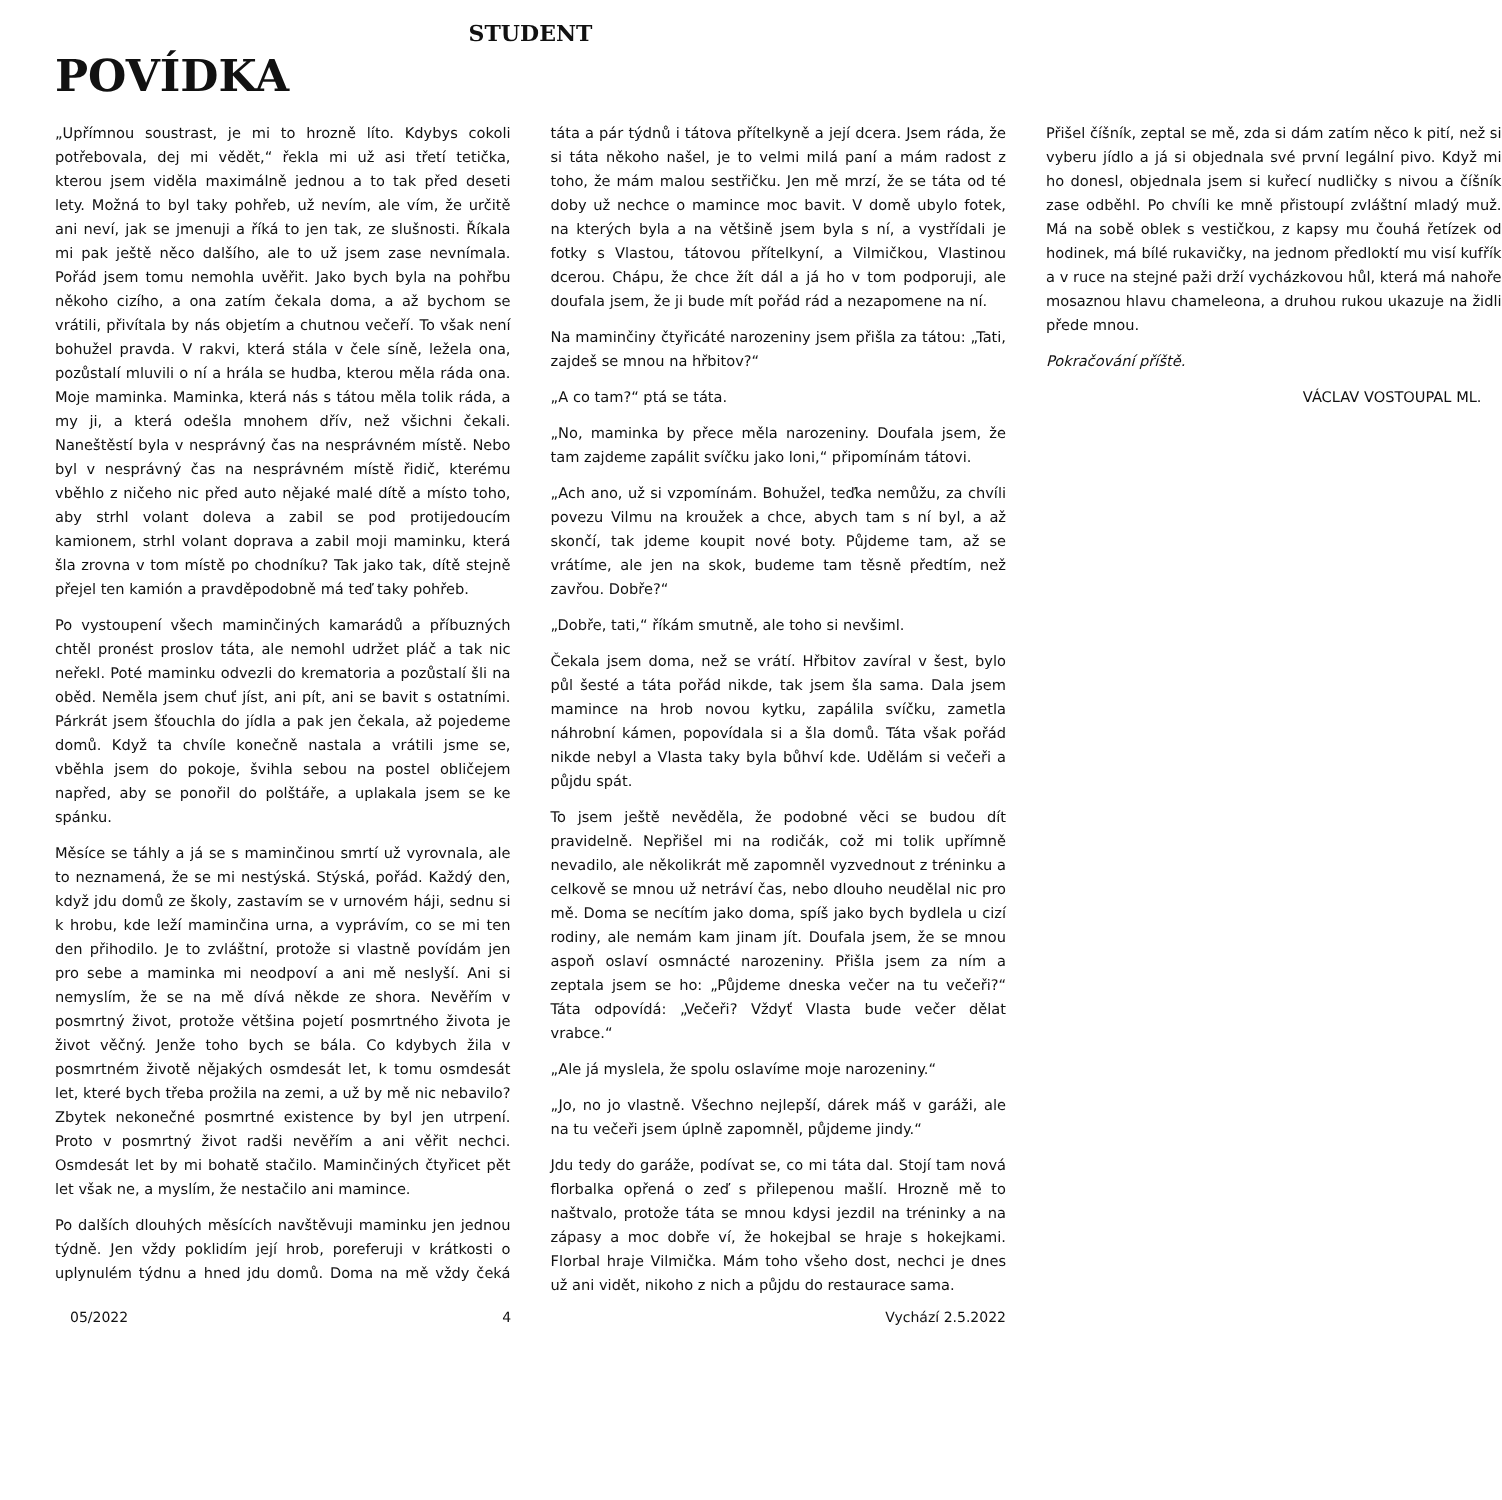STUDENT
POVÍDKA
„Upřímnou soustrast, je mi to hrozně líto. Kdybys cokoli potřebovala, dej mi vědět,“ řekla mi už asi třetí tetička, kterou jsem viděla maximálně jednou a to tak před deseti lety. Možná to byl taky pohřeb, už nevím, ale vím, že určitě ani neví, jak se jmenuji a říká to jen tak, ze slušnosti. Říkala mi pak ještě něco dalšího, ale to už jsem zase nevnímala. Pořád jsem tomu nemohla uvěřit. Jako bych byla na pohřbu někoho cizího, a ona zatím čekala doma, a až bychom se vrátili, přivítala by nás objetím a chutnou večeří. To však není bohužel pravda. V rakvi, která stála v čele síně, ležela ona, pozůstalí mluvili o ní a hrála se hudba, kterou měla ráda ona. Moje maminka. Maminka, která nás s tátou měla tolik ráda, a my ji, a která odešla mnohem dřív, než všichni čekali. Naneštěstí byla v nesprávný čas na nesprávném místě. Nebo byl v nesprávný čas na nesprávném místě řidič, kterému vběhlo z ničeho nic před auto nějaké malé dítě a místo toho, aby strhl volant doleva a zabil se pod protijedoucím kamionem, strhl volant doprava a zabil moji maminku, která šla zrovna v tom místě po chodníku? Tak jako tak, dítě stejně přejel ten kamión a pravděpodobně má teď taky pohřeb.
Po vystoupení všech maminčiných kamarádů a příbuzných chtěl pronést proslov táta, ale nemohl udržet pláč a tak nic neřekl. Poté maminku odvezli do krematoria a pozůstalí šli na oběd. Neměla jsem chuť jíst, ani pít, ani se bavit s ostatními. Párkrát jsem šťouchla do jídla a pak jen čekala, až pojedeme domů. Když ta chvíle konečně nastala a vrátili jsme se, vběhla jsem do pokoje, švihla sebou na postel obličejem napřed, aby se ponořil do polštáře, a uplakala jsem se ke spánku.
Měsíce se táhly a já se s maminčinou smrtí už vyrovnala, ale to neznamená, že se mi nestýská. Stýská, pořád. Každý den, když jdu domů ze školy, zastavím se v urnovém háji, sednu si k hrobu, kde leží maminčina urna, a vyprávím, co se mi ten den přihodilo. Je to zvláštní, protože si vlastně povídám jen pro sebe a maminka mi neodpoví a ani mě neslyší. Ani si nemyslím, že se na mě dívá někde ze shora. Nevěřím v posmrtný život, protože většina pojetí posmrtného života je život věčný. Jenže toho bych se bála. Co kdybych žila v posmrtném životě nějakých osmdesát let, k tomu osmdesát let, které bych třeba prožila na zemi, a už by mě nic nebavilo? Zbytek nekonečné posmrtné existence by byl jen utrpení. Proto v posmrtný život radši nevěřím a ani věřit nechci. Osmdesát let by mi bohatě stačilo. Maminčiných čtyřicet pět let však ne, a myslím, že nestačilo ani mamince.
Po dalších dlouhých měsících navštěvuji maminku jen jednou týdně. Jen vždy poklidím její hrob, poreferuji v krátkosti o uplynulém týdnu a hned jdu domů. Doma na mě vždy čeká táta a pár týdnů i tátova přítelkyně a její dcera. Jsem ráda, že si táta někoho našel, je to velmi milá paní a mám radost z toho, že mám malou sestřičku. Jen mě mrzí, že se táta od té doby už nechce o mamince moc bavit. V domě ubylo fotek, na kterých byla a na většině jsem byla s ní, a vystřídali je fotky s Vlastou, tátovou přítelkyní, a Vilmičkou, Vlastinou dcerou. Chápu, že chce žít dál a já ho v tom podporuji, ale doufala jsem, že ji bude mít pořád rád a nezapomene na ní.
Na maminčiny čtyřicáté narozeniny jsem přišla za tátou: „Tati, zajdeš se mnou na hřbitov?“
„A co tam?“ ptá se táta.
„No, maminka by přece měla narozeniny. Doufala jsem, že tam zajdeme zapálit svíčku jako loni,“ připomínám tátovi.
„Ach ano, už si vzpomínám. Bohužel, teďka nemůžu, za chvíli povezu Vilmu na kroužek a chce, abych tam s ní byl, a až skončí, tak jdeme koupit nové boty. Půjdeme tam, až se vrátíme, ale jen na skok, budeme tam těsně předtím, než zavřou. Dobře?“
„Dobře, tati,“ říkám smutně, ale toho si nevšiml.
Čekala jsem doma, než se vrátí. Hřbitov zavíral v šest, bylo půl šesté a táta pořád nikde, tak jsem šla sama. Dala jsem mamince na hrob novou kytku, zapálila svíčku, zametla náhrobní kámen, popovídala si a šla domů. Táta však pořád nikde nebyl a Vlasta taky byla bůhví kde. Udělám si večeři a půjdu spát.
To jsem ještě nevěděla, že podobné věci se budou dít pravidelně. Nepřišel mi na rodičák, což mi tolik upřímně nevadilo, ale několikrát mě zapomněl vyzvednout z tréninku a celkově se mnou už netráví čas, nebo dlouho neudělal nic pro mě. Doma se necítím jako doma, spíš jako bych bydlela u cizí rodiny, ale nemám kam jinam jít. Doufala jsem, že se mnou aspoň oslaví osmnácté narozeniny. Přišla jsem za ním a zeptala jsem se ho: „Půjdeme dneska večer na tu večeři?“ Táta odpovídá: „Večeři? Vždyť Vlasta bude večer dělat vrabce.“
„Ale já myslela, že spolu oslavíme moje narozeniny.“
„Jo, no jo vlastně. Všechno nejlepší, dárek máš v garáži, ale na tu večeři jsem úplně zapomněl, půjdeme jindy.“
Jdu tedy do garáže, podívat se, co mi táta dal. Stojí tam nová florbalka opřená o zeď s přilepenou mašlí. Hrozně mě to naštvalo, protože táta se mnou kdysi jezdil na tréninky a na zápasy a moc dobře ví, že hokejbal se hraje s hokejkami. Florbal hraje Vilmička. Mám toho všeho dost, nechci je dnes už ani vidět, nikoho z nich a půjdu do restaurace sama.
Přišel číšník, zeptal se mě, zda si dám zatím něco k pití, než si vyberu jídlo a já si objednala své první legální pivo. Když mi ho donesl, objednala jsem si kuřecí nudličky s nivou a číšník zase odběhl. Po chvíli ke mně přistoupí zvláštní mladý muž. Má na sobě oblek s vestičkou, z kapsy mu čouhá řetízek od hodinek, má bílé rukavičky, na jednom předloktí mu visí kufřík a v ruce na stejné paži drží vycházkovou hůl, která má nahoře mosaznou hlavu chameleona, a druhou rukou ukazuje na židli přede mnou.
Pokračování příště.
VÁCLAV VOSTOUPAL ML.
05/2022 4 Vychází 2.5.2022